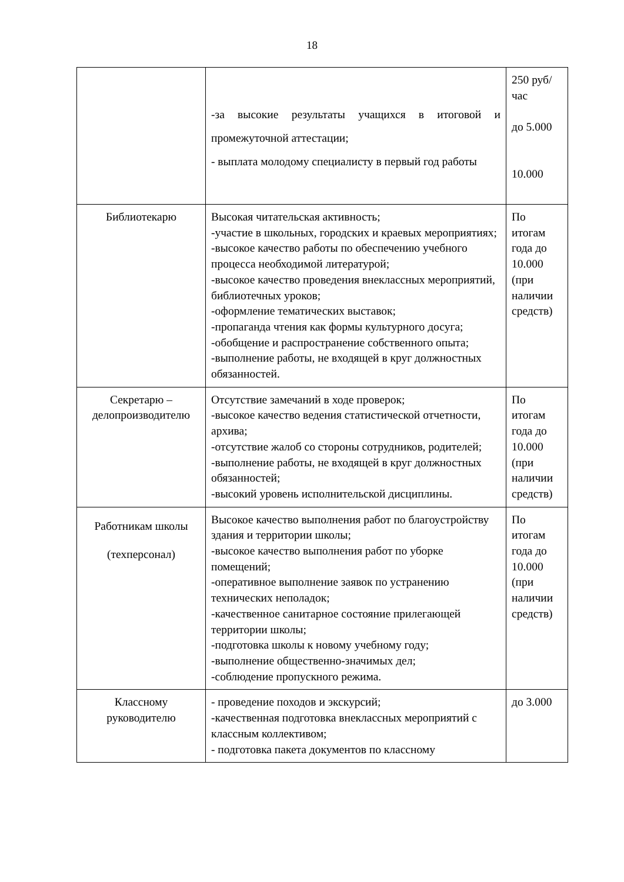18
| | -за высокие результаты учащихся в итоговой и промежуточной аттестации; - выплата молодому специалисту в первый год работы | 250 руб/час до 5.000 10.000 |
| Библиотекарю | Высокая читательская активность; -участие в школьных, городских и краевых мероприятиях; -высокое качество работы по обеспечению учебного процесса необходимой литературой; -высокое качество проведения внеклассных мероприятий, библиотечных уроков; -оформление тематических выставок; -пропаганда чтения как формы культурного досуга; -обобщение и распространение собственного опыта; -выполнение работы, не входящей в круг должностных обязанностей. | По итогам года до 10.000 (при наличии средств) |
| Секретарю – делопроизводителю | Отсутствие замечаний в ходе проверок; -высокое качество ведения статистической отчетности, архива; -отсутствие жалоб со стороны сотрудников, родителей; -выполнение работы, не входящей в круг должностных обязанностей; -высокий уровень исполнительской дисциплины. | По итогам года до 10.000 (при наличии средств) |
| Работникам школы (техперсонал) | Высокое качество выполнения работ по благоустройству здания и территории школы; -высокое качество выполнения работ по уборке помещений; -оперативное выполнение заявок по устранению технических неполадок; -качественное санитарное состояние прилегающей территории школы; -подготовка школы к новому учебному году; -выполнение общественно-значимых дел; -соблюдение пропускного режима. | По итогам года до 10.000 (при наличии средств) |
| Классному руководителю | - проведение походов и экскурсий; -качественная подготовка внеклассных мероприятий с классным коллективом; - подготовка пакета документов по классному | до 3.000 |